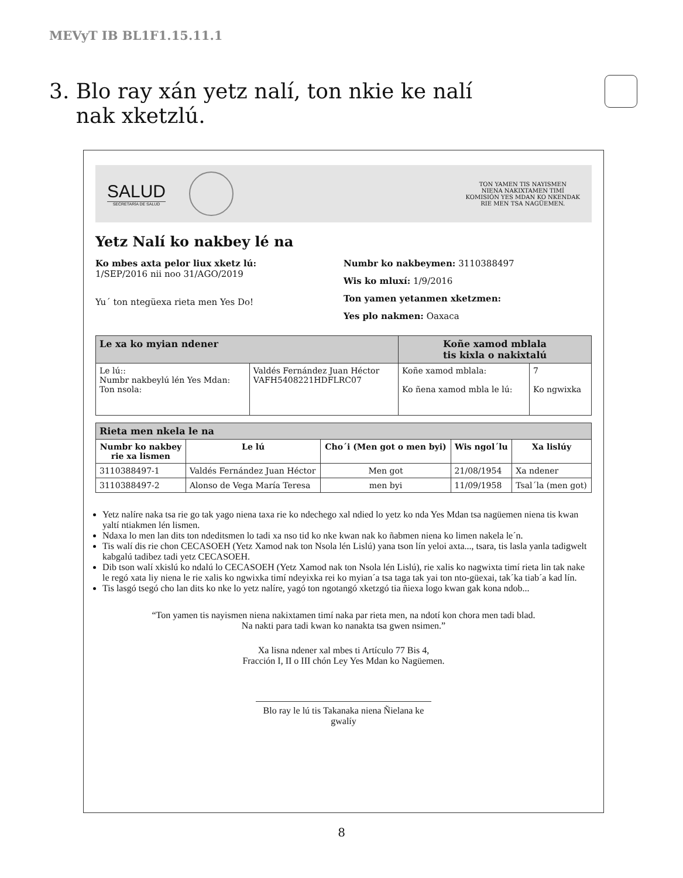MEVyT IB BL1F1.15.11.1
3. Blo ray xán yetz nalí, ton nkie ke nalí
nak xketzlú.
SALUD
SECRETARÍA DE SALUD
TON YAMEN TIS NAYISMEN
NIENA NAKIXTAMEN TIMÍ
KOMISIÓN YES MDAN KO NKENDAK
RIE MEN TSA NAGÜEMEN.
Yetz Nalí ko nakbey lé na
Ko mbes axta pelor liux xketz lú:
1/SEP/2016 nii noo 31/AGO/2019
Yu´ ton ntegüexa rieta men Yes Do!
Numbr ko nakbeymen: 3110388497
Wis ko mluxí: 1/9/2016
Ton yamen yetanmen xketzmen:
Yes plo nakmen: Oaxaca
| Le xa ko myian ndener | | Koñe xamod mblala tis kixla o nakixtalú | |
| --- | --- | --- | --- |
| Le lú:: Numbr nakbeylú lén Yes Mdan: Ton nsola: | Valdés Fernández Juan Héctor VAFH5408221HDFLRC07 | Koñe xamod mblala: Ko ñena xamod mbla le lú: | 7 Ko ngwixka |
| Rieta men nkela le na | | | | |
| --- | --- | --- | --- | --- |
| Numbr ko nakbey rie xa lismen | Le lú | Cho´i (Men got o men byi) | Wis ngol´lu | Xa lislúy |
| 3110388497-1 | Valdés Fernández Juan Héctor | Men got | 21/08/1954 | Xa ndener |
| 3110388497-2 | Alonso de Vega María Teresa | men byi | 11/09/1958 | Tsal´la (men got) |
Yetz nalíre naka tsa rie go tak yago niena taxa rie ko ndechego xal ndied lo yetz ko nda Yes Mdan tsa nagüemen niena tis kwan yaltí ntiakmen lén lismen.
Ndaxa lo men lan dits ton ndeditsmen lo tadi xa nso tid ko nke kwan nak ko ñabmen niena ko limen nakela le´n.
Tis walí dis rie chon CECASOEH (Yetz Xamod nak ton Nsola lén Lislú) yana tson lín yeloi axta..., tsara, tis lasla yanla tadigwelt kabgalú tadibez tadi yetz CECASOEH.
Dib tson walí xkislú ko ndalú lo CECASOEH (Yetz Xamod nak ton Nsola lén Lislú), rie xalis ko nagwixta timí rieta lin tak nake le regó xata liy niena le rie xalis ko ngwixka timí ndeyixka rei ko myian´a tsa taga tak yai ton nto-güexai, tak´ka tiab´a kad lín.
Tis lasgó tsegó cho lan dits ko nke lo yetz nalíre, yagó ton ngotangó xketzgó tia ñiexa logo kwan gak kona ndob...
“Ton yamen tis nayismen niena nakixtamen timí naka par rieta men, na ndotí kon chora men tadi blad.
Na nakti para tadi kwan ko nanakta tsa gwen nsimen.”
Xa lisna ndener xal mbes ti Artículo 77 Bis 4,
Fracción I, II o III chón Ley Yes Mdan ko Nagüemen.
Blo ray le lú tis Takanaka niena Ñielana ke gwalíy
8